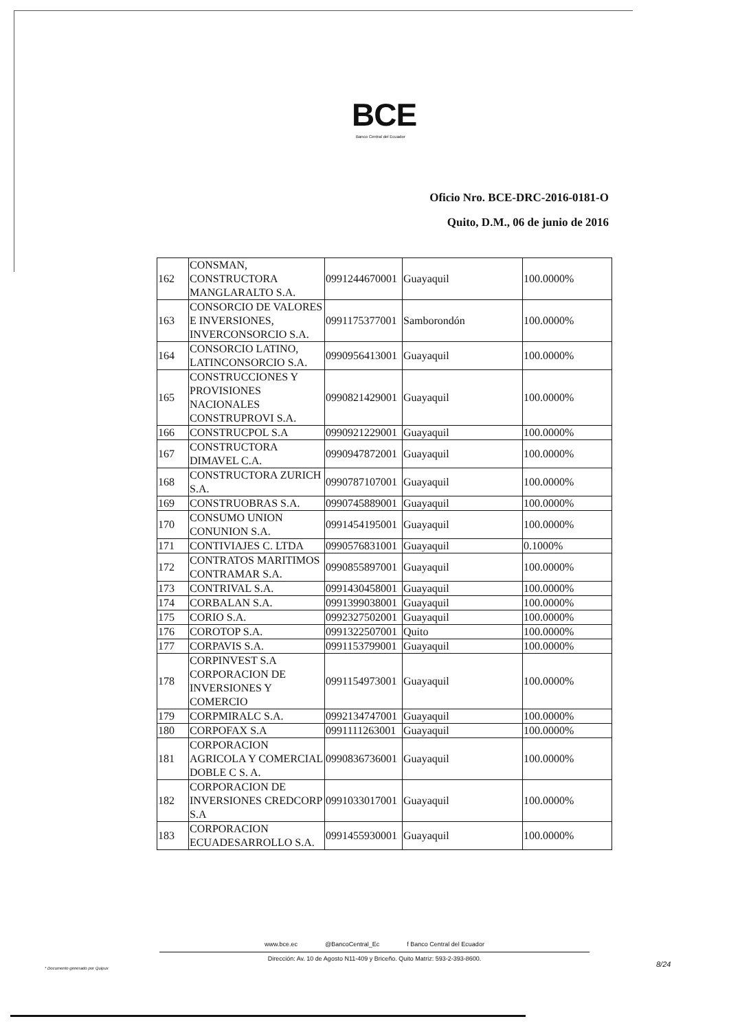BCE
Banco Central del Ecuador
Oficio Nro. BCE-DRC-2016-0181-O
Quito, D.M., 06 de junio de 2016
| 162 | CONSMAN, CONSTRUCTORA MANGLARALTO S.A. | 0991244670001 | Guayaquil | 100.0000% |
| 163 | CONSORCIO DE VALORES E INVERSIONES, INVERCONSORCIO S.A. | 0991175377001 | Samborondón | 100.0000% |
| 164 | CONSORCIO LATINO, LATINCONSORCIO S.A. | 0990956413001 | Guayaquil | 100.0000% |
| 165 | CONSTRUCCIONES Y PROVISIONES NACIONALES CONSTRUPROVI S.A. | 0990821429001 | Guayaquil | 100.0000% |
| 166 | CONSTRUCPOL S.A | 0990921229001 | Guayaquil | 100.0000% |
| 167 | CONSTRUCTORA DIMAVEL C.A. | 0990947872001 | Guayaquil | 100.0000% |
| 168 | CONSTRUCTORA ZURICH S.A. | 0990787107001 | Guayaquil | 100.0000% |
| 169 | CONSTRUOBRAS S.A. | 0990745889001 | Guayaquil | 100.0000% |
| 170 | CONSUMO UNION CONUNION S.A. | 0991454195001 | Guayaquil | 100.0000% |
| 171 | CONTIVIAJES C. LTDA | 0990576831001 | Guayaquil | 0.1000% |
| 172 | CONTRATOS MARITIMOS CONTRAMAR S.A. | 0990855897001 | Guayaquil | 100.0000% |
| 173 | CONTRIVAL S.A. | 0991430458001 | Guayaquil | 100.0000% |
| 174 | CORBALAN S.A. | 0991399038001 | Guayaquil | 100.0000% |
| 175 | CORIO S.A. | 0992327502001 | Guayaquil | 100.0000% |
| 176 | COROTOP S.A. | 0991322507001 | Quito | 100.0000% |
| 177 | CORPAVIS S.A. | 0991153799001 | Guayaquil | 100.0000% |
| 178 | CORPINVEST S.A CORPORACION DE INVERSIONES Y COMERCIO | 0991154973001 | Guayaquil | 100.0000% |
| 179 | CORPMIRALC S.A. | 0992134747001 | Guayaquil | 100.0000% |
| 180 | CORPOFAX S.A | 0991111263001 | Guayaquil | 100.0000% |
| 181 | CORPORACION AGRICOLA Y COMERCIAL DOBLE C S. A. | 0990836736001 | Guayaquil | 100.0000% |
| 182 | CORPORACION DE INVERSIONES CREDCORP S.A | 0991033017001 | Guayaquil | 100.0000% |
| 183 | CORPORACION ECUADESARROLLO S.A. | 0991455930001 | Guayaquil | 100.0000% |
www.bce.ec @BancoCentral_Ec f Banco Central del Ecuador
Dirección: Av. 10 de Agosto N11-409 y Briceño. Quito Matriz: 593-2-393-8600.
8/24
* Documento generado por Quipux